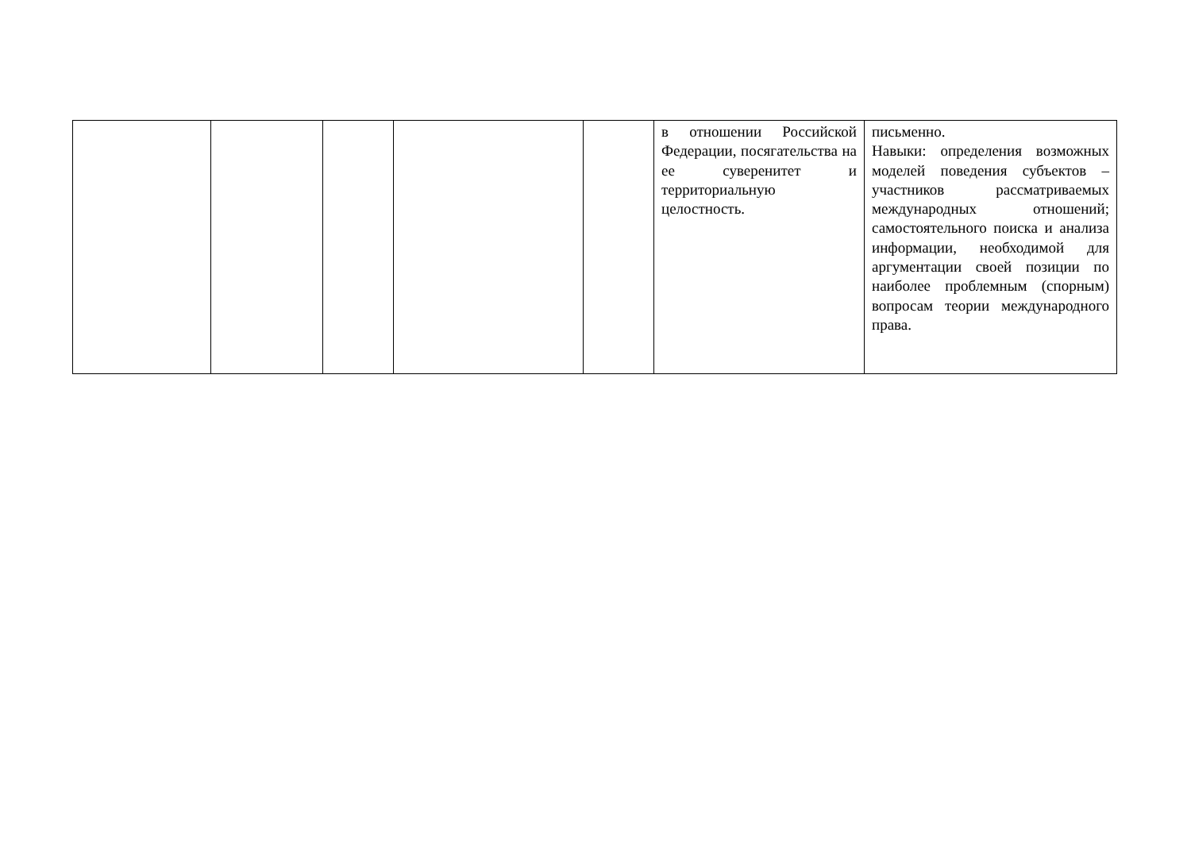| | | | | | в отношении Российской Федерации, посягательства на ее суверенитет и территориальную целостность. | письменно. Навыки: определения возможных моделей поведения субъектов – участников рассматриваемых международных отношений; самостоятельного поиска и анализа информации, необходимой для аргументации своей позиции по наиболее проблемным (спорным) вопросам теории международного права. |